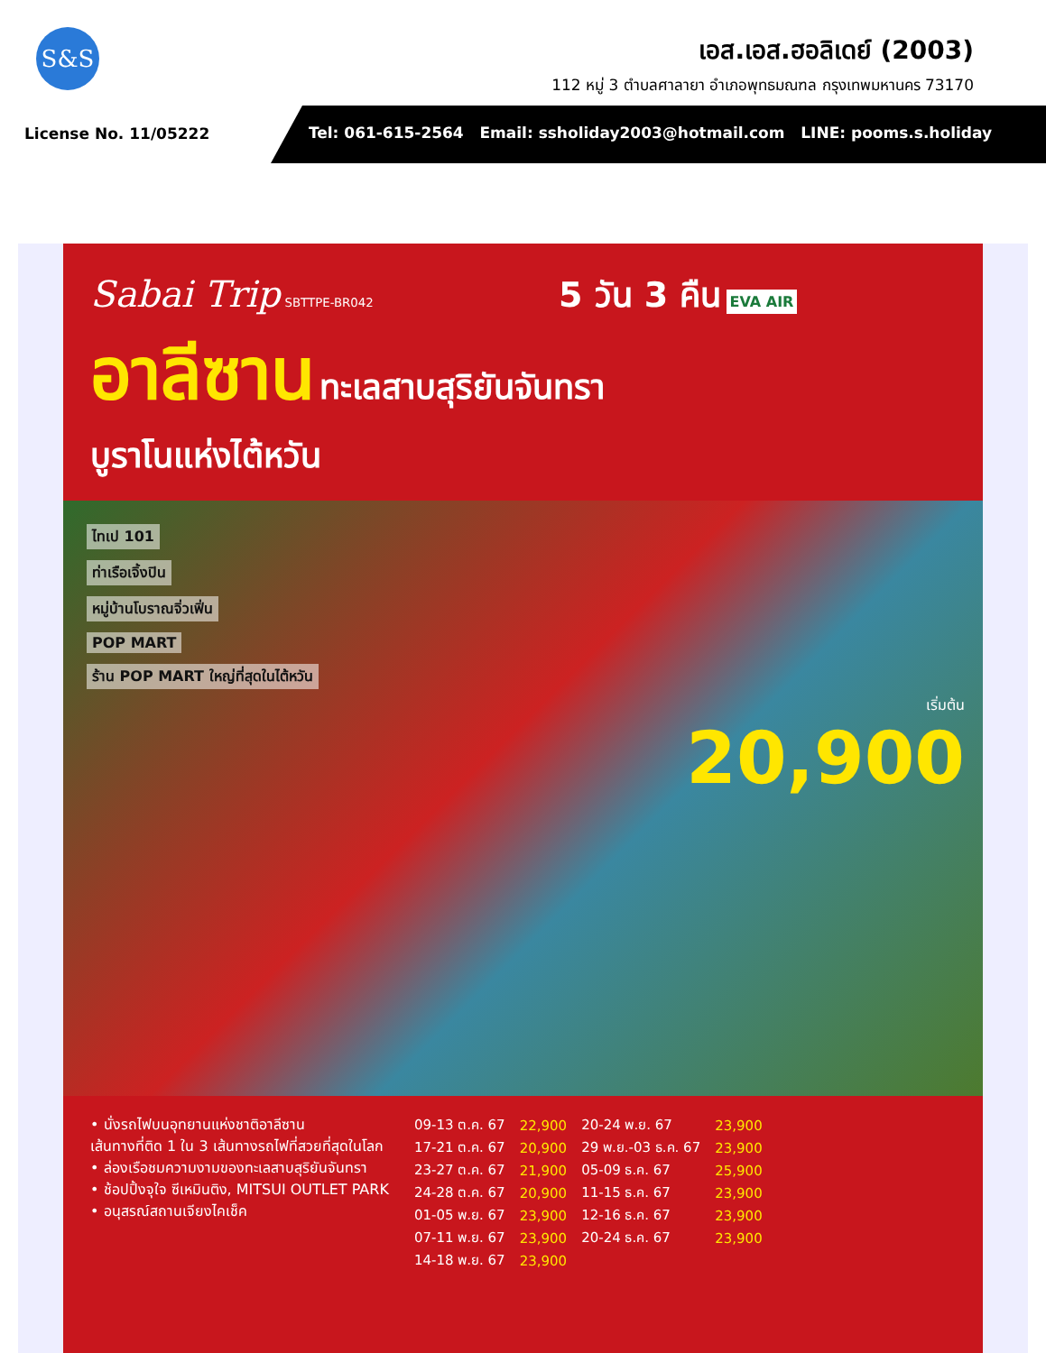S&S
เอส.เอส.ฮอลิเดย์ (2003)
112 หมู่ 3 ตำบลศาลายา อำเภอพุทธมณฑล กรุงเทพมหานคร 73170
License No. 11/05222
Tel: 061-615-2564 Email: ssholiday2003@hotmail.com LINE: pooms.s.holiday
Sabai Trip SBTTPE-BR042 5 วัน 3 คืน EVA AIR
อาลีซาน ทะเลสาบสุริยันจันทรา
บูราโนแห่งไต้หวัน
ไทเป 101
ท่าเรือเจิ้งปิน
หมู่บ้านโบราณจิ่วเฟิ่น
POP MART
ร้าน POP MART ใหญ่ที่สุดในไต้หวัน
เริ่มต้น
20,900
• นั่งรถไฟบนอุทยานแห่งชาติอาลีซาน
เส้นทางที่ติด 1 ใน 3 เส้นทางรถไฟที่สวยที่สุดในโลก
• ล่องเรือชมความงามของทะเลสาบสุริยันจันทรา
• ช้อปปิ้งจุใจ ซีเหมินติง, MITSUI OUTLET PARK
• อนุสรณ์สถานเจียงไคเช็ค
| 09-13 ต.ค. 67 | 22,900 | 20-24 พ.ย. 67 | 23,900 |
| 17-21 ต.ค. 67 | 20,900 | 29 พ.ย.-03 ธ.ค. 67 | 23,900 |
| 23-27 ต.ค. 67 | 21,900 | 05-09 ธ.ค. 67 | 25,900 |
| 24-28 ต.ค. 67 | 20,900 | 11-15 ธ.ค. 67 | 23,900 |
| 01-05 พ.ย. 67 | 23,900 | 12-16 ธ.ค. 67 | 23,900 |
| 07-11 พ.ย. 67 | 23,900 | 20-24 ธ.ค. 67 | 23,900 |
| 14-18 พ.ย. 67 | 23,900 | | |